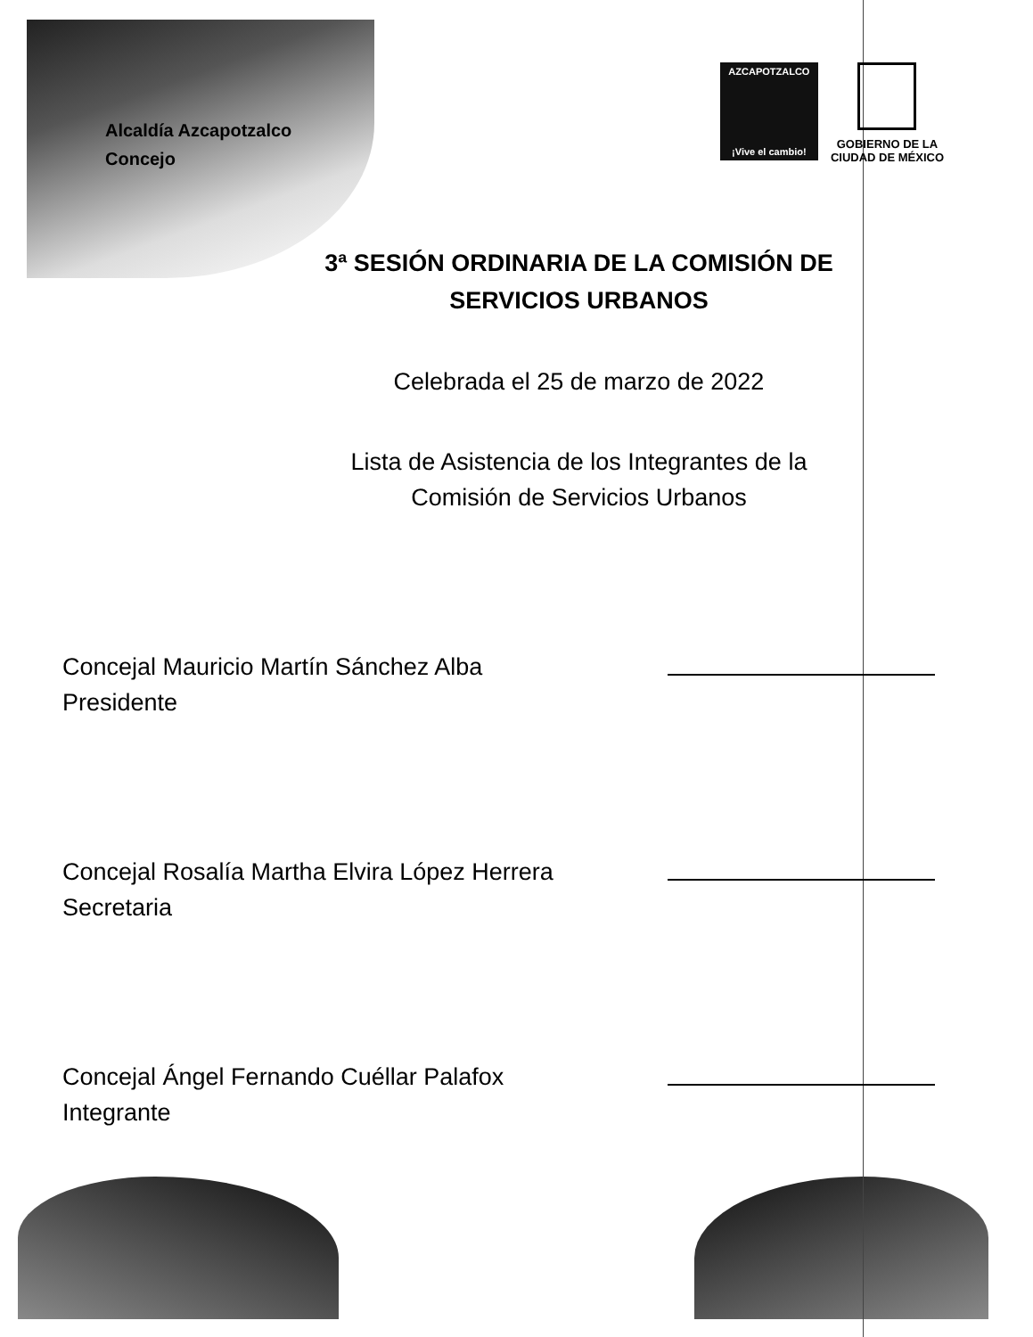Alcaldía Azcapotzalco
Concejo
AZCAPOTZALCO
¡Vive el cambio!
GOBIERNO DE LA
CIUDAD DE MÉXICO
3ª SESIÓN ORDINARIA DE LA COMISIÓN DE
SERVICIOS URBANOS
Celebrada el 25 de marzo de 2022
Lista de Asistencia de los Integrantes de la
Comisión de Servicios Urbanos
Concejal Mauricio Martín Sánchez Alba
Presidente
Concejal Rosalía Martha Elvira López Herrera
Secretaria
Concejal Ángel Fernando Cuéllar Palafox
Integrante